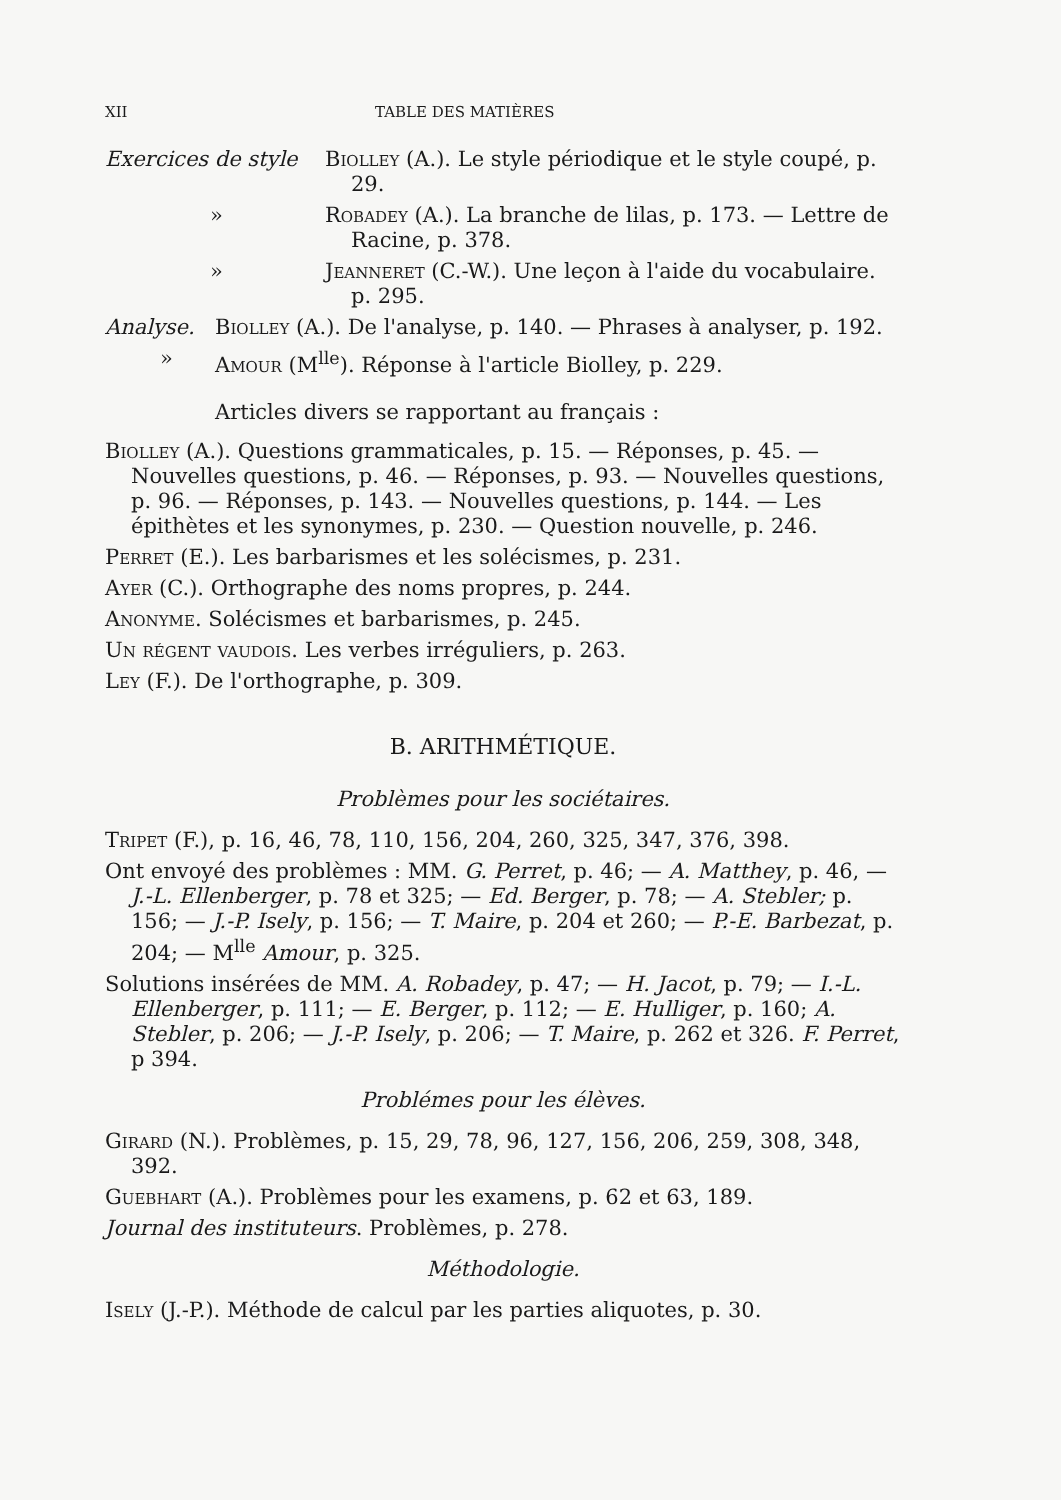XII TABLE DES MATIÈRES
Exercices de style
Biolley (A.). Le style périodique et le style coupé, p. 29.
» Robadey (A.). La branche de lilas, p. 173. — Lettre de Racine, p. 378.
» Jeanneret (C.-W.). Une leçon à l'aide du vocabulaire. p. 295.
Analyse. Biolley (A.). De l'analyse, p. 140. — Phrases à analyser, p. 192.
» Amour (M<sup>lle</sup>). Réponse à l'article Biolley, p. 229.
Articles divers se rapportant au français :
Biolley (A.). Questions grammaticales, p. 15. — Réponses, p. 45. — Nouvelles questions, p. 46. — Réponses, p. 93. — Nouvelles questions, p. 96. — Réponses, p. 143. — Nouvelles questions, p. 144. — Les épithètes et les synonymes, p. 230. — Question nouvelle, p. 246.
Perret (E.). Les barbarismes et les solécismes, p. 231.
Ayer (C.). Orthographe des noms propres, p. 244.
Anonyme. Solécismes et barbarismes, p. 245.
Un régent vaudois. Les verbes irréguliers, p. 263.
Ley (F.). De l'orthographe, p. 309.
B. ARITHMÉTIQUE.
Problèmes pour les sociétaires.
Tripet (F.), p. 16, 46, 78, 110, 156, 204, 260, 325, 347, 376, 398.
Ont envoyé des problèmes : MM. G. Perret, p. 46; — A. Matthey, p. 46, — J.-L. Ellenberger, p. 78 et 325; — Ed. Berger, p. 78; — A. Stebler; p. 156; — J.-P. Isely, p. 156; — T. Maire, p. 204 et 260; — P.-E. Barbezat, p. 204; — M<sup>lle</sup> Amour, p. 325.
Solutions insérées de MM. A. Robadey, p. 47; — H. Jacot, p. 79; — I.-L. Ellenberger, p. 111; — E. Berger, p. 112; — E. Hulliger, p. 160; A. Stebler, p. 206; — J.-P. Isely, p. 206; — T. Maire, p. 262 et 326. F. Perret, p 394.
Problémes pour les élèves.
Girard (N.). Problèmes, p. 15, 29, 78, 96, 127, 156, 206, 259, 308, 348, 392.
Guebhart (A.). Problèmes pour les examens, p. 62 et 63, 189.
Journal des instituteurs. Problèmes, p. 278.
Méthodologie.
Isely (J.-P.). Méthode de calcul par les parties aliquotes, p. 30.